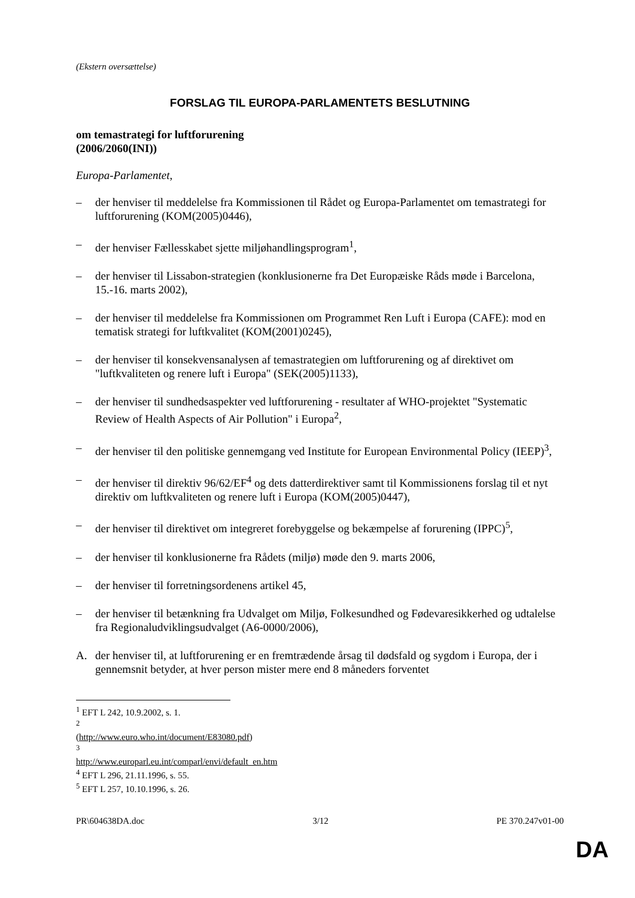(Ekstern oversættelse)
FORSLAG TIL EUROPA-PARLAMENTETS BESLUTNING
om temastrategi for luftforurening
(2006/2060(INI))
Europa-Parlamentet,
– der henviser til meddelelse fra Kommissionen til Rådet og Europa-Parlamentet om temastrategi for luftforurening (KOM(2005)0446),
– der henviser Fællesskabet sjette miljøhandlingsprogram<sup>1</sup>,
– der henviser til Lissabon-strategien (konklusionerne fra Det Europæiske Råds møde i Barcelona, 15.-16. marts 2002),
– der henviser til meddelelse fra Kommissionen om Programmet Ren Luft i Europa (CAFE): mod en tematisk strategi for luftkvalitet (KOM(2001)0245),
– der henviser til konsekvensanalysen af temastrategien om luftforurening og af direktivet om "luftkvaliteten og renere luft i Europa" (SEK(2005)1133),
– der henviser til sundhedsaspekter ved luftforurening - resultater af WHO-projektet "Systematic Review of Health Aspects of Air Pollution" i Europa<sup>2</sup>,
– der henviser til den politiske gennemgang ved Institute for European Environmental Policy (IEEP)<sup>3</sup>,
– der henviser til direktiv 96/62/EF<sup>4</sup> og dets datterdirektiver samt til Kommissionens forslag til et nyt direktiv om luftkvaliteten og renere luft i Europa (KOM(2005)0447),
– der henviser til direktivet om integreret forebyggelse og bekæmpelse af forurening (IPPC)<sup>5</sup>,
– der henviser til konklusionerne fra Rådets (miljø) møde den 9. marts 2006,
– der henviser til forretningsordenens artikel 45,
– der henviser til betænkning fra Udvalget om Miljø, Folkesundhed og Fødevaresikkerhed og udtalelse fra Regionaludviklingsudvalget (A6-0000/2006),
A. der henviser til, at luftforurening er en fremtrædende årsag til dødsfald og sygdom i Europa, der i gennemsnit betyder, at hver person mister mere end 8 måneders forventet
<sup>1</sup> EFT L 242, 10.9.2002, s. 1.
<sup>2</sup> (http://www.euro.who.int/document/E83080.pdf)
<sup>3</sup> http://www.europarl.eu.int/comparl/envi/default_en.htm
<sup>4</sup> EFT L 296, 21.11.1996, s. 55.
<sup>5</sup> EFT L 257, 10.10.1996, s. 26.
PR\604638DA.doc 3/12 PE 370.247v01-00
DA